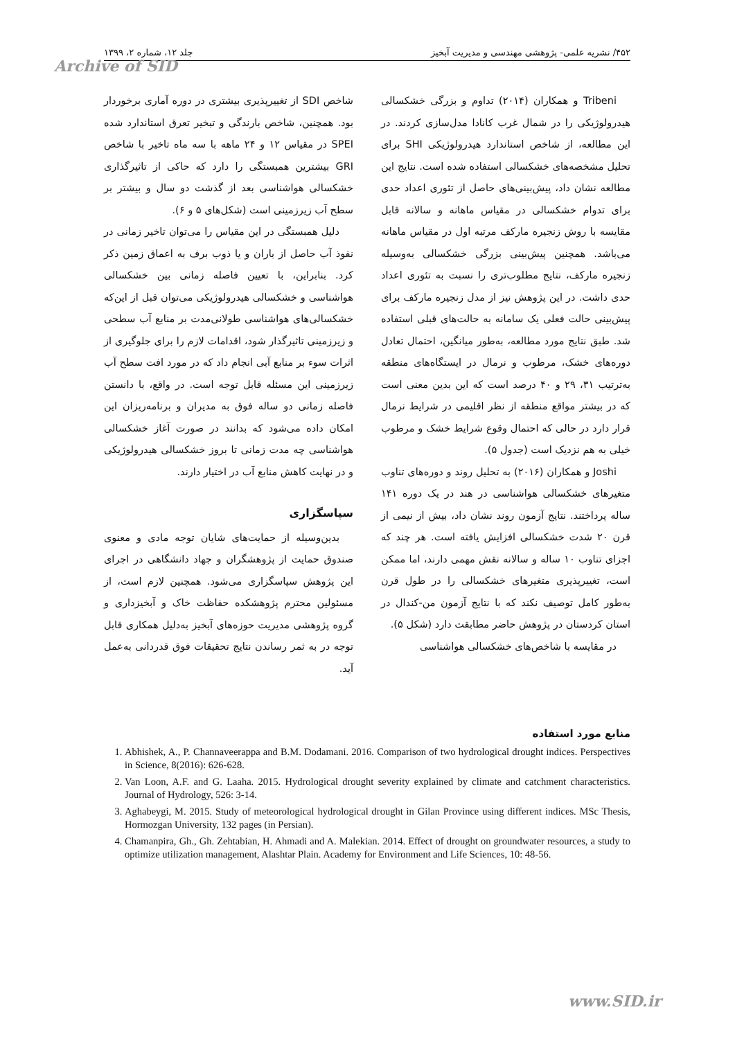۴۵۲/ نشریه علمی- پژوهشی مهندسی و مدیریت آبخیز جلد ۱۲، شماره ۲، ۱۳۹۹
Archive of SID
Tribeni و همکاران (۲۰۱۴) تداوم و بزرگی خشکسالی هیدرولوژیکی را در شمال غرب کانادا مدل‌سازی کردند. در این مطالعه، از شاخص استاندارد هیدرولوژیکی SHI برای تحلیل مشخصه‌های خشکسالی استفاده شده است. نتایج این مطالعه نشان داد، پیش‌بینی‌های حاصل از تئوری اعداد حدی برای تدوام خشکسالی در مقیاس ماهانه و سالانه قابل مقایسه با روش زنجیره مارکف مرتبه اول در مقیاس ماهانه می‌باشد. همچنین پیش‌بینی بزرگی خشکسالی به‌وسیله زنجیره مارکف، نتایج مطلوب‌تری را نسبت به تئوری اعداد حدی داشت. در این پژوهش نیز از مدل زنجیره مارکف برای پیش‌بینی حالت فعلی یک سامانه به حالت‌های قبلی استفاده شد. طبق نتایج مورد مطالعه، به‌طور میانگین، احتمال تعادل دوره‌های خشک، مرطوب و نرمال در ایستگاه‌های منطقه به‌ترتیب ۳۱، ۲۹ و ۴۰ درصد است که این بدین معنی است که در بیشتر مواقع منطقه از نظر اقلیمی در شرایط نرمال قرار دارد در حالی که احتمال وقوع شرایط خشک و مرطوب خیلی به هم نزدیک است (جدول ۵).
Joshi و همکاران (۲۰۱۶) به تحلیل روند و دوره‌های تناوب متغیرهای خشکسالی هواشناسی در هند در یک دوره ۱۴۱ ساله پرداختند. نتایج آزمون روند نشان داد، بیش از نیمی از قرن ۲۰ شدت خشکسالی افزایش یافته است. هر چند که اجزای تناوب ۱۰ ساله و سالانه نقش مهمی دارند، اما ممکن است، تغییرپذیری متغیرهای خشکسالی را در طول قرن به‌طور کامل توصیف نکند که با نتایج آزمون من-کندال در استان کردستان در پژوهش حاضر مطابقت دارد (شکل ۵).
در مقایسه با شاخص‌های خشکسالی هواشناسی
شاخص SDI از تغییرپذیری بیشتری در دوره آماری برخوردار بود. همچنین، شاخص بارندگی و تبخیر تعرق استاندارد شده SPEI در مقیاس ۱۲ و ۲۴ ماهه با سه ماه تاخیر با شاخص GRI بیشترین همبستگی را دارد که حاکی از تاثیرگذاری خشکسالی هواشناسی بعد از گذشت دو سال و بیشتر بر سطح آب زیرزمینی است (شکل‌های ۵ و ۶).
دلیل همبستگی در این مقیاس را می‌توان تاخیر زمانی در نفوذ آب حاصل از باران و یا ذوب برف به اعماق زمین ذکر کرد. بنابراین، با تعیین فاصله زمانی بین خشکسالی هواشناسی و خشکسالی هیدرولوژیکی می‌توان قبل از این‌که خشکسالی‌های هواشناسی طولانی‌مدت بر منابع آب سطحی و زیرزمینی تاثیرگذار شود، اقدامات لازم را برای جلوگیری از اثرات سوء بر منابع آبی انجام داد که در مورد افت سطح آب زیرزمینی این مسئله قابل توجه است. در واقع، با دانستن فاصله زمانی دو ساله فوق به مدیران و برنامه‌ریزان این امکان داده می‌شود که بدانند در صورت آغاز خشکسالی هواشناسی چه مدت زمانی تا بروز خشکسالی هیدرولوژیکی و در نهایت کاهش منابع آب در اختیار دارند.
سپاسگزاری
بدین‌وسیله از حمایت‌های شایان توجه مادی و معنوی صندوق حمایت از پژوهشگران و جهاد دانشگاهی در اجرای این پژوهش سپاسگزاری می‌شود. همچنین لازم است، از مسئولین محترم پژوهشکده حفاظت خاک و آبخیزداری و گروه پژوهشی مدیریت حوزه‌های آبخیز به‌دلیل همکاری قابل توجه در به ثمر رساندن نتایج تحقیقات فوق قدردانی به‌عمل آید.
منابع مورد استفاده
1. Abhishek, A., P. Channaveerappa and B.M. Dodamani. 2016. Comparison of two hydrological drought indices. Perspectives in Science, 8(2016): 626-628.
2. Van Loon, A.F. and G. Laaha. 2015. Hydrological drought severity explained by climate and catchment characteristics. Journal of Hydrology, 526: 3-14.
3. Aghabeygi, M. 2015. Study of meteorological hydrological drought in Gilan Province using different indices. MSc Thesis, Hormozgan University, 132 pages (in Persian).
4. Chamanpira, Gh., Gh. Zehtabian, H. Ahmadi and A. Malekian. 2014. Effect of drought on groundwater resources, a study to optimize utilization management, Alashtar Plain. Academy for Environment and Life Sciences, 10: 48-56.
www.SID.ir